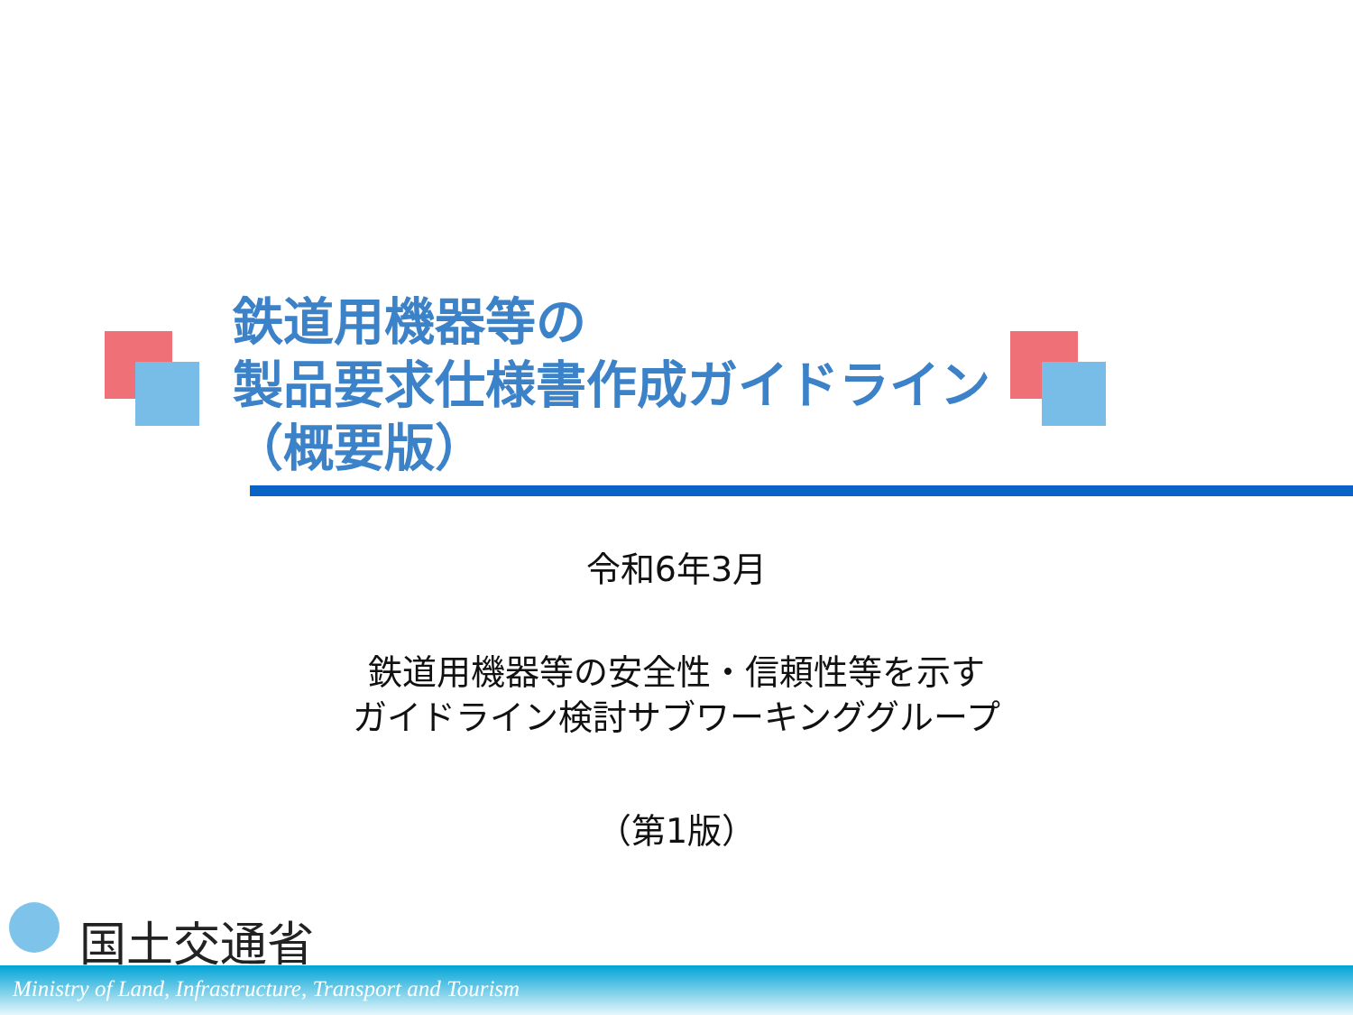鉄道用機器等の
製品要求仕様書作成ガイドライン
（概要版）
令和6年3月
鉄道用機器等の安全性・信頼性等を示す
ガイドライン検討サブワーキンググループ
（第1版）
国土交通省
Ministry of Land, Infrastructure, Transport and Tourism